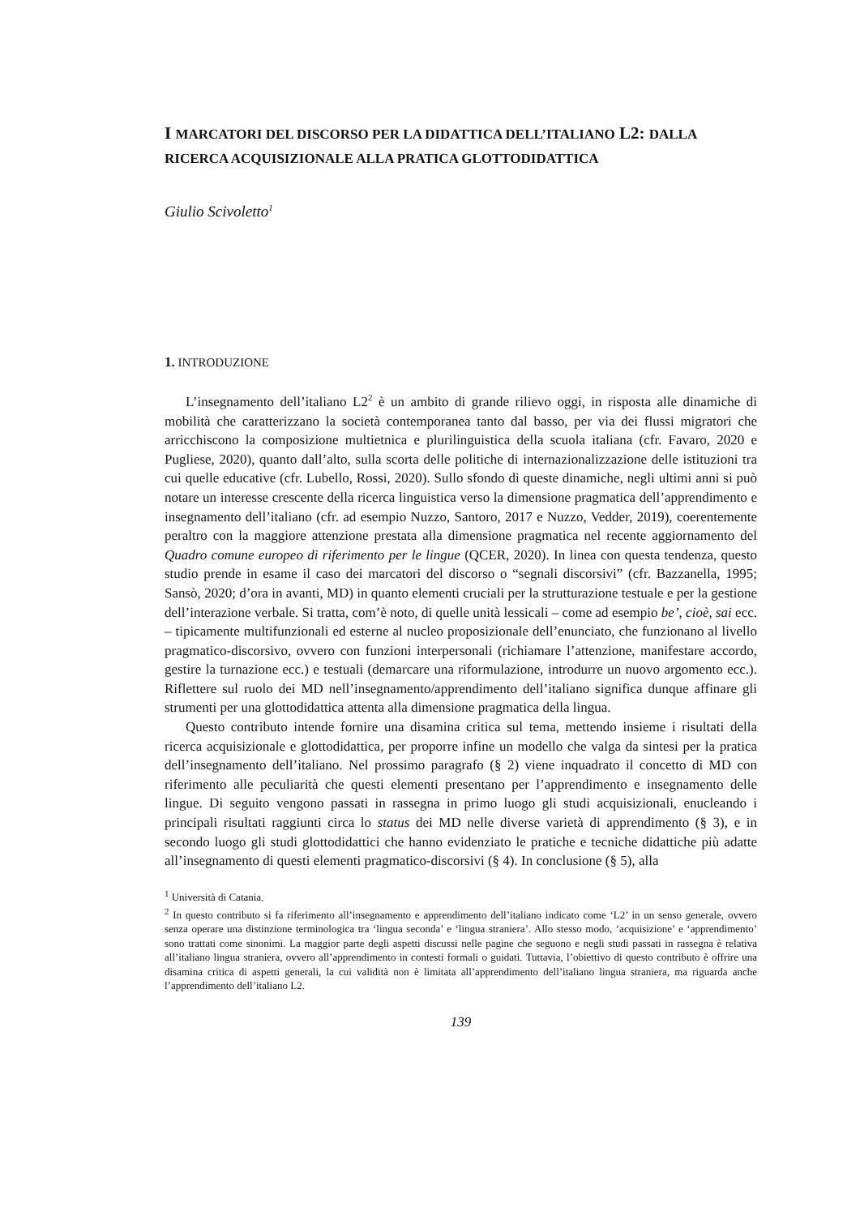I MARCATORI DEL DISCORSO PER LA DIDATTICA DELL’ITALIANO L2: DALLA RICERCA ACQUISIZIONALE ALLA PRATICA GLOTTODIDATTICA
Giulio Scivoletto<sup>1</sup>
1. INTRODUZIONE
L’insegnamento dell’italiano L2<sup>2</sup> è un ambito di grande rilievo oggi, in risposta alle dinamiche di mobilità che caratterizzano la società contemporanea tanto dal basso, per via dei flussi migratori che arricchiscono la composizione multietnica e plurilinguistica della scuola italiana (cfr. Favaro, 2020 e Pugliese, 2020), quanto dall’alto, sulla scorta delle politiche di internazionalizzazione delle istituzioni tra cui quelle educative (cfr. Lubello, Rossi, 2020). Sullo sfondo di queste dinamiche, negli ultimi anni si può notare un interesse crescente della ricerca linguistica verso la dimensione pragmatica dell’apprendimento e insegnamento dell’italiano (cfr. ad esempio Nuzzo, Santoro, 2017 e Nuzzo, Vedder, 2019), coerentemente peraltro con la maggiore attenzione prestata alla dimensione pragmatica nel recente aggiornamento del Quadro comune europeo di riferimento per le lingue (QCER, 2020). In linea con questa tendenza, questo studio prende in esame il caso dei marcatori del discorso o “segnali discorsivi” (cfr. Bazzanella, 1995; Sansò, 2020; d’ora in avanti, MD) in quanto elementi cruciali per la strutturazione testuale e per la gestione dell’interazione verbale. Si tratta, com’è noto, di quelle unità lessicali – come ad esempio be’, cioè, sai ecc. – tipicamente multifunzionali ed esterne al nucleo proposizionale dell’enunciato, che funzionano al livello pragmatico-discorsivo, ovvero con funzioni interpersonali (richiamare l’attenzione, manifestare accordo, gestire la turnazione ecc.) e testuali (demarcare una riformulazione, introdurre un nuovo argomento ecc.). Riflettere sul ruolo dei MD nell’insegnamento/apprendimento dell’italiano significa dunque affinare gli strumenti per una glottodidattica attenta alla dimensione pragmatica della lingua.
Questo contributo intende fornire una disamina critica sul tema, mettendo insieme i risultati della ricerca acquisizionale e glottodidattica, per proporre infine un modello che valga da sintesi per la pratica dell’insegnamento dell’italiano. Nel prossimo paragrafo (§ 2) viene inquadrato il concetto di MD con riferimento alle peculiarità che questi elementi presentano per l’apprendimento e insegnamento delle lingue. Di seguito vengono passati in rassegna in primo luogo gli studi acquisizionali, enucleando i principali risultati raggiunti circa lo status dei MD nelle diverse varietà di apprendimento (§ 3), e in secondo luogo gli studi glottodidattici che hanno evidenziato le pratiche e tecniche didattiche più adatte all’insegnamento di questi elementi pragmatico-discorsivi (§ 4). In conclusione (§ 5), alla
<sup>1</sup> Università di Catania.
<sup>2</sup> In questo contributo si fa riferimento all’insegnamento e apprendimento dell’italiano indicato come ‘L2’ in un senso generale, ovvero senza operare una distinzione terminologica tra ‘lingua seconda’ e ‘lingua straniera’. Allo stesso modo, ‘acquisizione’ e ‘apprendimento’ sono trattati come sinonimi. La maggior parte degli aspetti discussi nelle pagine che seguono e negli studi passati in rassegna è relativa all’italiano lingua straniera, ovvero all’apprendimento in contesti formali o guidati. Tuttavia, l’obiettivo di questo contributo è offrire una disamina critica di aspetti generali, la cui validità non è limitata all’apprendimento dell’italiano lingua straniera, ma riguarda anche l’apprendimento dell’italiano L2.
139